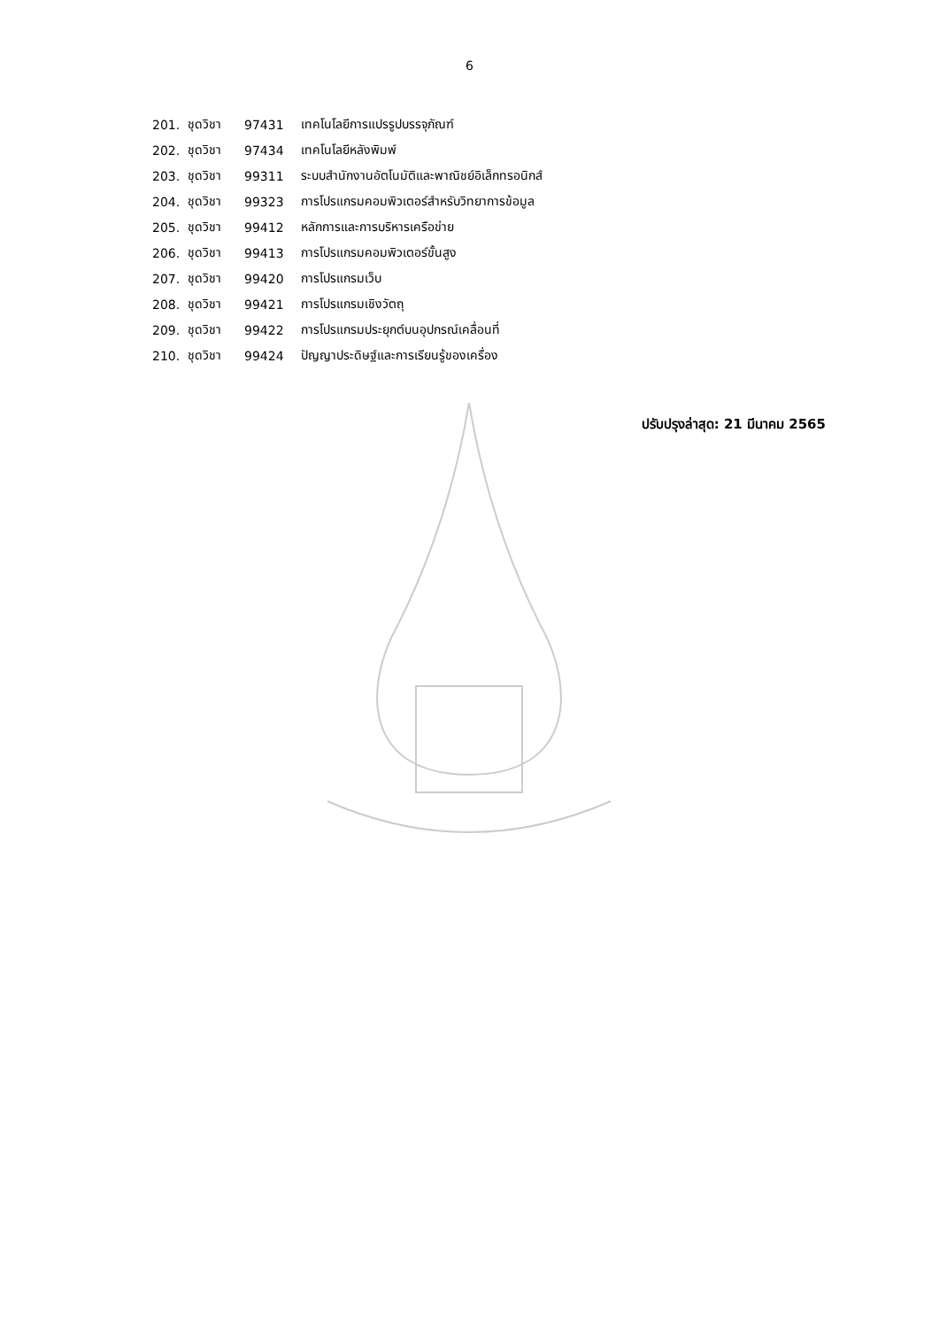6
| 201. | ชุดวิชา | 97431 | เทคโนโลยีการแปรรูปบรรจุภัณฑ์ |
| 202. | ชุดวิชา | 97434 | เทคโนโลยีหลังพิมพ์ |
| 203. | ชุดวิชา | 99311 | ระบบสำนักงานอัตโนมัติและพาณิชย์อิเล็กทรอนิกส์ |
| 204. | ชุดวิชา | 99323 | การโปรแกรมคอมพิวเตอร์สำหรับวิทยาการข้อมูล |
| 205. | ชุดวิชา | 99412 | หลักการและการบริหารเครือข่าย |
| 206. | ชุดวิชา | 99413 | การโปรแกรมคอมพิวเตอร์ขั้นสูง |
| 207. | ชุดวิชา | 99420 | การโปรแกรมเว็บ |
| 208. | ชุดวิชา | 99421 | การโปรแกรมเชิงวัตถุ |
| 209. | ชุดวิชา | 99422 | การโปรแกรมประยุกต์บนอุปกรณ์เคลื่อนที่ |
| 210. | ชุดวิชา | 99424 | ปัญญาประดิษฐ์และการเรียนรู้ของเครื่อง |
ปรับปรุงล่าสุด: 21 มีนาคม 2565